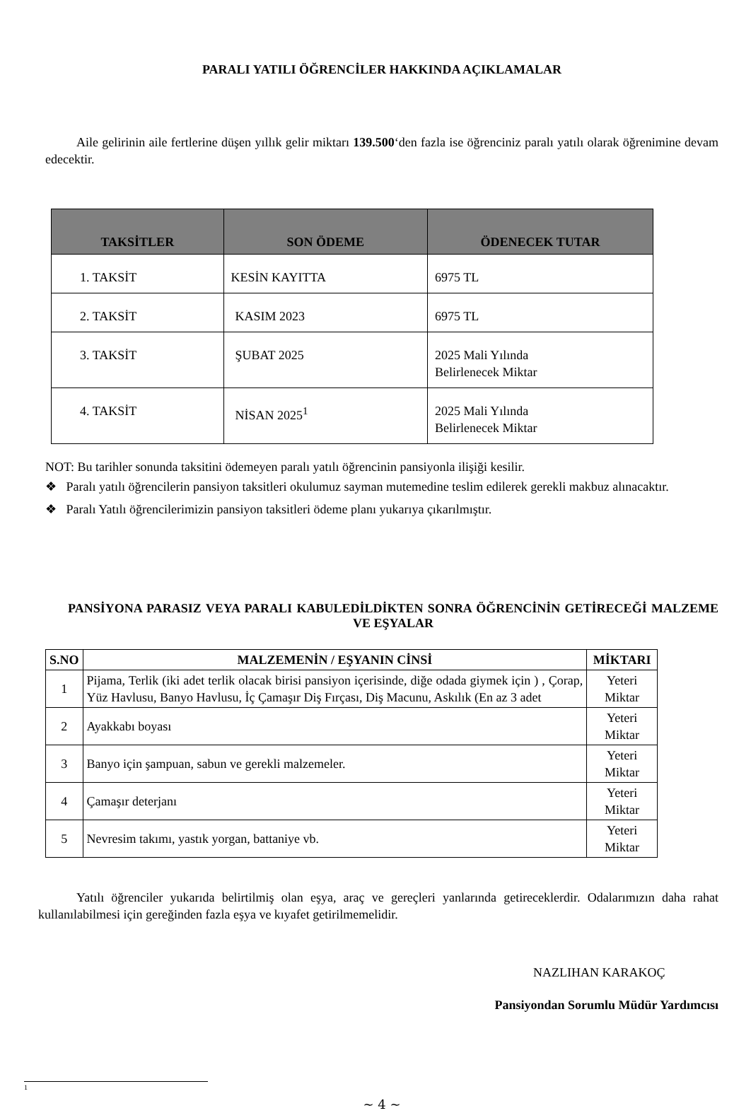PARALI YATILI ÖĞRENCİLER HAKKINDA AÇIKLAMALAR
Aile gelirinin aile fertlerine düşen yıllık gelir miktarı 139.500‘den fazla ise öğrenciniz paralı yatılı olarak öğrenimine devam edecektir.
| TAKSİTLER | SON ÖDEME | ÖDENECEK TUTAR |
| --- | --- | --- |
| 1. TAKSİT | KESİN KAYITTA | 6975 TL |
| 2. TAKSİT | KASIM 2023 | 6975 TL |
| 3. TAKSİT | ŞUBAT 2025 | 2025 Mali Yılında Belirlenecek Miktar |
| 4. TAKSİT | NİSAN 2025<sup>1</sup> | 2025 Mali Yılında Belirlenecek Miktar |
NOT: Bu tarihler sonunda taksitini ödemeyen paralı yatılı öğrencinin pansiyonla ilişiği kesilir.
❖ Paralı yatılı öğrencilerin pansiyon taksitleri okulumuz sayman mutemedine teslim edilerek gerekli makbuz alınacaktır.
❖ Paralı Yatılı öğrencilerimizin pansiyon taksitleri ödeme planı yukarıya çıkarılmıştır.
PANSİYONA PARASIZ VEYA PARALI KABULEDİLDİKTEN SONRA ÖĞRENCİNİN GETİRECEĞİ MALZEME VE EŞYALAR
| S.NO | MALZEMENİN / EŞYANIN CİNSİ | MİKTARI |
| --- | --- | --- |
| 1 | Pijama, Terlik (iki adet terlik olacak birisi pansiyon içerisinde, diğe odada giymek için ) , Çorap, Yüz Havlusu, Banyo Havlusu, İç Çamaşır Diş Fırçası, Diş Macunu, Askılık (En az 3 adet | Yeteri Miktar |
| 2 | Ayakkabı boyası | Yeteri Miktar |
| 3 | Banyo için şampuan, sabun ve gerekli malzemeler. | Yeteri Miktar |
| 4 | Çamaşır deterjanı | Yeteri Miktar |
| 5 | Nevresim takımı, yastık yorgan, battaniye vb. | Yeteri Miktar |
Yatılı öğrenciler yukarıda belirtilmiş olan eşya, araç ve gereçleri yanlarında getireceklerdir. Odalarımızın daha rahat kullanılabilmesi için gereğinden fazla eşya ve kıyafet getirilmemelidir.
NAZLIHAN KARAKOÇ
Pansiyondan Sorumlu Müdür Yardımcısı
1
~ 4 ~